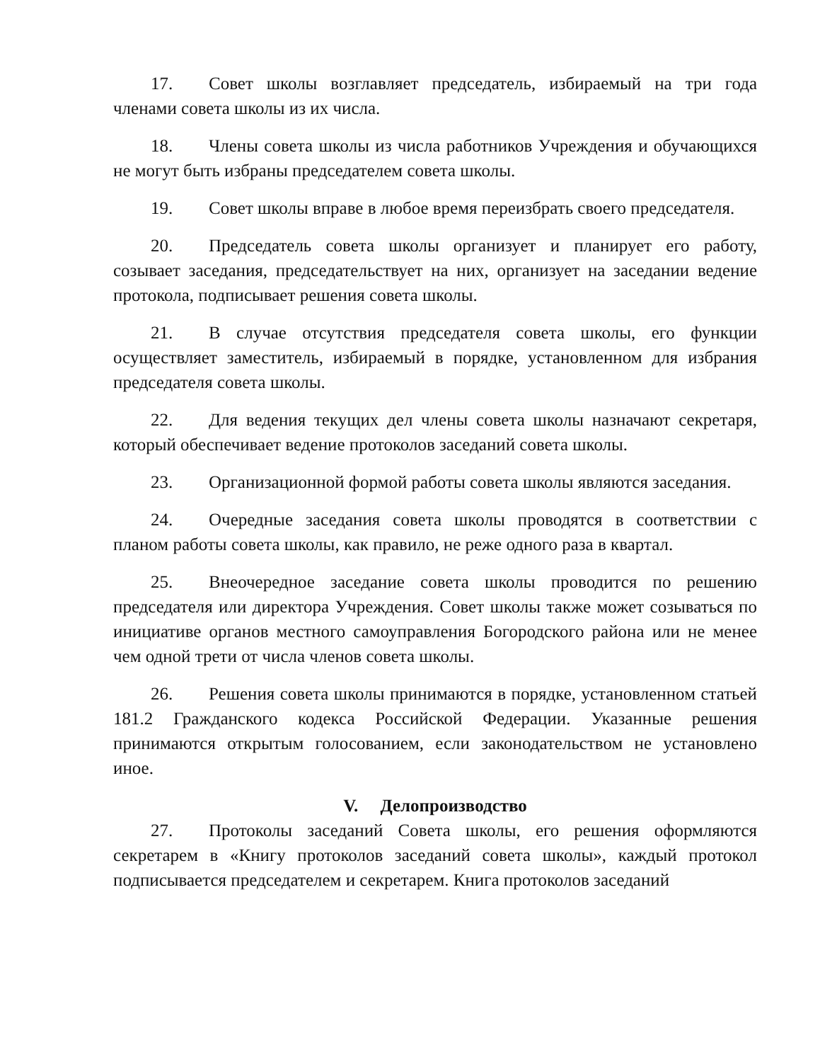17. Совет школы возглавляет председатель, избираемый на три года членами совета школы из их числа.
18. Члены совета школы из числа работников Учреждения и обучающихся не могут быть избраны председателем совета школы.
19. Совет школы вправе в любое время переизбрать своего председателя.
20. Председатель совета школы организует и планирует его работу, созывает заседания, председательствует на них, организует на заседании ведение протокола, подписывает решения совета школы.
21. В случае отсутствия председателя совета школы, его функции осуществляет заместитель, избираемый в порядке, установленном для избрания председателя совета школы.
22. Для ведения текущих дел члены совета школы назначают секретаря, который обеспечивает ведение протоколов заседаний совета школы.
23. Организационной формой работы совета школы являются заседания.
24. Очередные заседания совета школы проводятся в соответствии с планом работы совета школы, как правило, не реже одного раза в квартал.
25. Внеочередное заседание совета школы проводится по решению председателя или директора Учреждения. Совет школы также может созываться по инициативе органов местного самоуправления Богородского района или не менее чем одной трети от числа членов совета школы.
26. Решения совета школы принимаются в порядке, установленном статьей 181.2 Гражданского кодекса Российской Федерации. Указанные решения принимаются открытым голосованием, если законодательством не установлено иное.
V. Делопроизводство
27. Протоколы заседаний Совета школы, его решения оформляются секретарем в «Книгу протоколов заседаний совета школы», каждый протокол подписывается председателем и секретарем. Книга протоколов заседаний